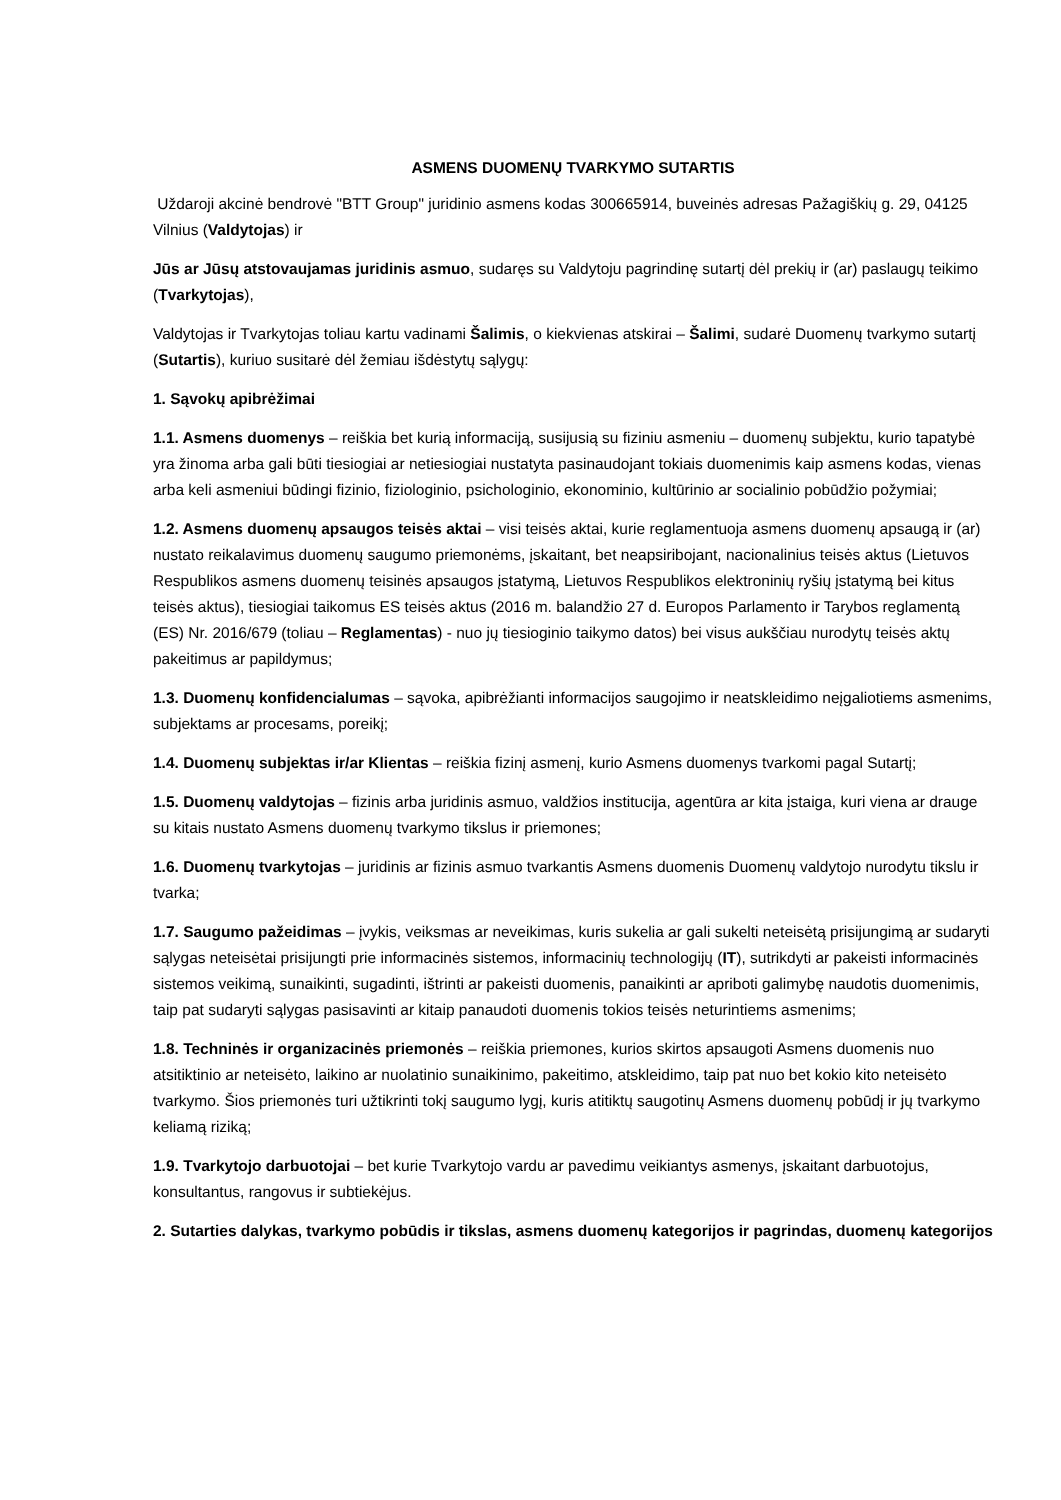ASMENS DUOMENŲ TVARKYMO SUTARTIS
Uždaroji akcinė bendrovė "BTT Group" juridinio asmens kodas 300665914, buveinės adresas Pažagiškių g. 29, 04125 Vilnius (Valdytojas) ir
Jūs ar Jūsų atstovaujamas juridinis asmuo, sudaręs su Valdytoju pagrindinę sutartį dėl prekių ir (ar) paslaugų teikimo (Tvarkytojas),
Valdytojas ir Tvarkytojas toliau kartu vadinami Šalimis, o kiekvienas atskirai – Šalimi, sudarė Duomenų tvarkymo sutartį (Sutartis), kuriuo susitarė dėl žemiau išdėstytų sąlygų:
1. Sąvokų apibrėžimai
1.1. Asmens duomenys – reiškia bet kurią informaciją, susijusią su fiziniu asmeniu – duomenų subjektu, kurio tapatybė yra žinoma arba gali būti tiesiogiai ar netiesiogiai nustatyta pasinaudojant tokiais duomenimis kaip asmens kodas, vienas arba keli asmeniui būdingi fizinio, fiziologinio, psichologinio, ekonominio, kultūrinio ar socialinio pobūdžio požymiai;
1.2. Asmens duomenų apsaugos teisės aktai – visi teisės aktai, kurie reglamentuoja asmens duomenų apsaugą ir (ar) nustato reikalavimus duomenų saugumo priemonėms, įskaitant, bet neapsiribojant, nacionalinius teisės aktus (Lietuvos Respublikos asmens duomenų teisinės apsaugos įstatymą, Lietuvos Respublikos elektroninių ryšių įstatymą bei kitus teisės aktus), tiesiogiai taikomus ES teisės aktus (2016 m. balandžio 27 d. Europos Parlamento ir Tarybos reglamentą (ES) Nr. 2016/679 (toliau – Reglamentas) - nuo jų tiesioginio taikymo datos) bei visus aukščiau nurodytų teisės aktų pakeitimus ar papildymus;
1.3. Duomenų konfidencialumas – sąvoka, apibrėžianti informacijos saugojimo ir neatskleidimo neįgaliotiems asmenims, subjektams ar procesams, poreikį;
1.4. Duomenų subjektas ir/ar Klientas – reiškia fizinį asmenį, kurio Asmens duomenys tvarkomi pagal Sutartį;
1.5. Duomenų valdytojas – fizinis arba juridinis asmuo, valdžios institucija, agentūra ar kita įstaiga, kuri viena ar drauge su kitais nustato Asmens duomenų tvarkymo tikslus ir priemones;
1.6. Duomenų tvarkytojas – juridinis ar fizinis asmuo tvarkantis Asmens duomenis Duomenų valdytojo nurodytu tikslu ir tvarka;
1.7. Saugumo pažeidimas – įvykis, veiksmas ar neveikimas, kuris sukelia ar gali sukelti neteisėtą prisijungimą ar sudaryti sąlygas neteisėtai prisijungti prie informacinės sistemos, informacinių technologijų (IT), sutrikdyti ar pakeisti informacinės sistemos veikimą, sunaikinti, sugadinti, ištrinti ar pakeisti duomenis, panaikinti ar apriboti galimybę naudotis duomenimis, taip pat sudaryti sąlygas pasisavinti ar kitaip panaudoti duomenis tokios teisės neturintiems asmenims;
1.8. Techninės ir organizacinės priemonės – reiškia priemones, kurios skirtos apsaugoti Asmens duomenis nuo atsitiktinio ar neteisėto, laikino ar nuolatinio sunaikinimo, pakeitimo, atskleidimo, taip pat nuo bet kokio kito neteisėto tvarkymo. Šios priemonės turi užtikrinti tokį saugumo lygį, kuris atitiktų saugotinų Asmens duomenų pobūdį ir jų tvarkymo keliamą riziką;
1.9. Tvarkytojo darbuotojai – bet kurie Tvarkytojo vardu ar pavedimu veikiantys asmenys, įskaitant darbuotojus, konsultantus, rangovus ir subtiekėjus.
2. Sutarties dalykas, tvarkymo pobūdis ir tikslas, asmens duomenų kategorijos ir pagrindas, duomenų kategorijos